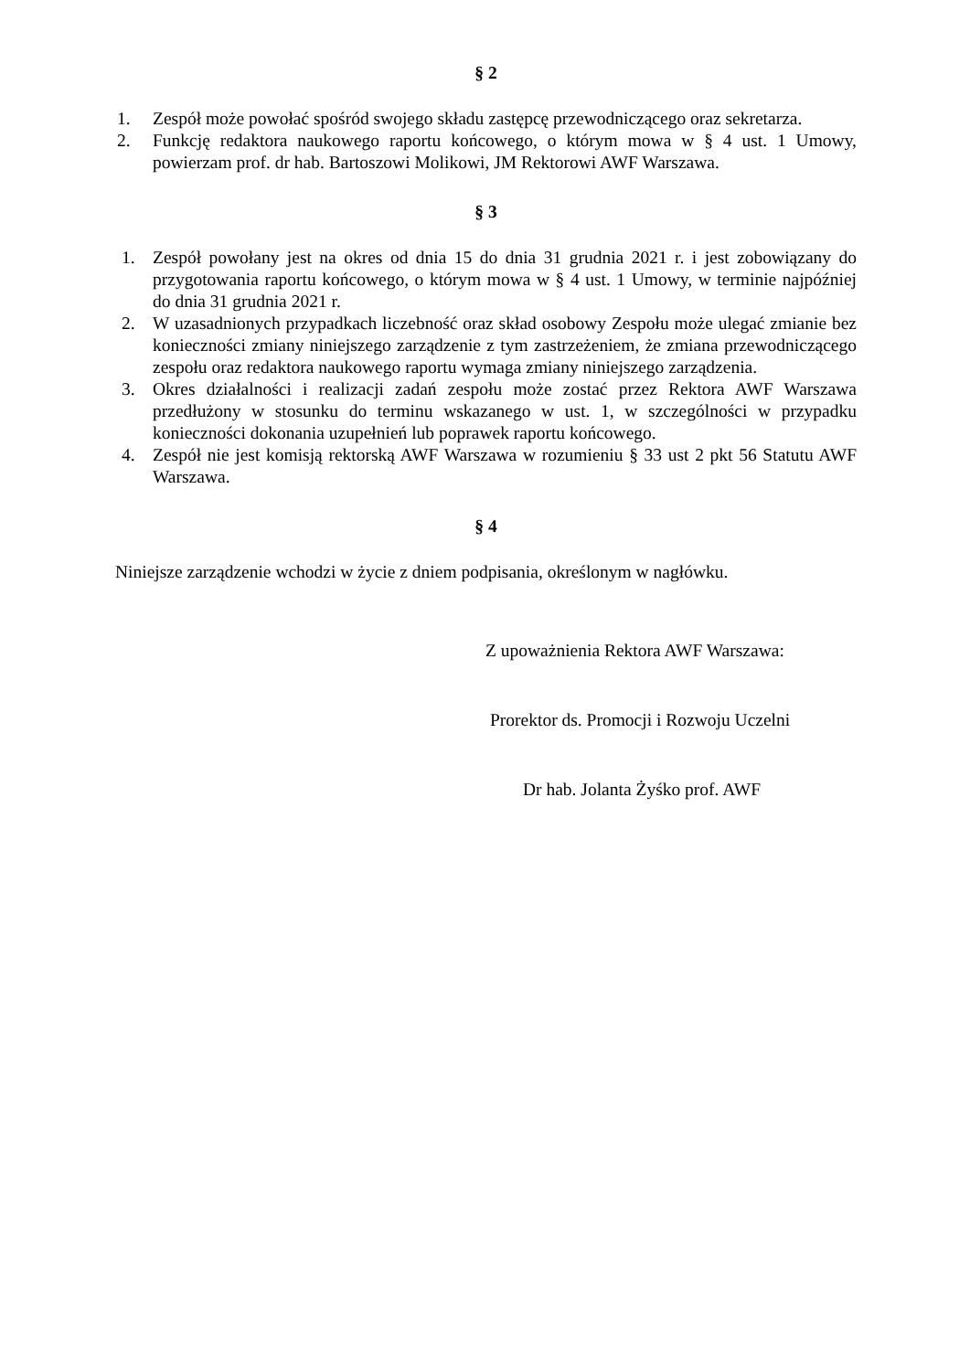§ 2
1. Zespół może powołać spośród swojego składu zastępcę przewodniczącego oraz sekretarza.
2. Funkcję redaktora naukowego raportu końcowego, o którym mowa w § 4 ust. 1 Umowy, powierzam prof. dr hab. Bartoszowi Molikowi, JM Rektorowi AWF Warszawa.
§ 3
1. Zespół powołany jest na okres od dnia 15 do dnia 31 grudnia 2021 r. i jest zobowiązany do przygotowania raportu końcowego, o którym mowa w § 4 ust. 1 Umowy, w terminie najpóźniej do dnia 31 grudnia 2021 r.
2. W uzasadnionych przypadkach liczebność oraz skład osobowy Zespołu może ulegać zmianie bez konieczności zmiany niniejszego zarządzenie z tym zastrzeżeniem, że zmiana przewodniczącego zespołu oraz redaktora naukowego raportu wymaga zmiany niniejszego zarządzenia.
3. Okres działalności i realizacji zadań zespołu może zostać przez Rektora AWF Warszawa przedłużony w stosunku do terminu wskazanego w ust. 1, w szczególności w przypadku konieczności dokonania uzupełnień lub poprawek raportu końcowego.
4. Zespół nie jest komisją rektorską AWF Warszawa w rozumieniu § 33 ust 2 pkt 56 Statutu AWF Warszawa.
§ 4
Niniejsze zarządzenie wchodzi w życie z dniem podpisania, określonym w nagłówku.
Z upoważnienia Rektora AWF Warszawa:
Prorektor ds. Promocji i Rozwoju Uczelni
Dr hab. Jolanta Żyśko prof. AWF